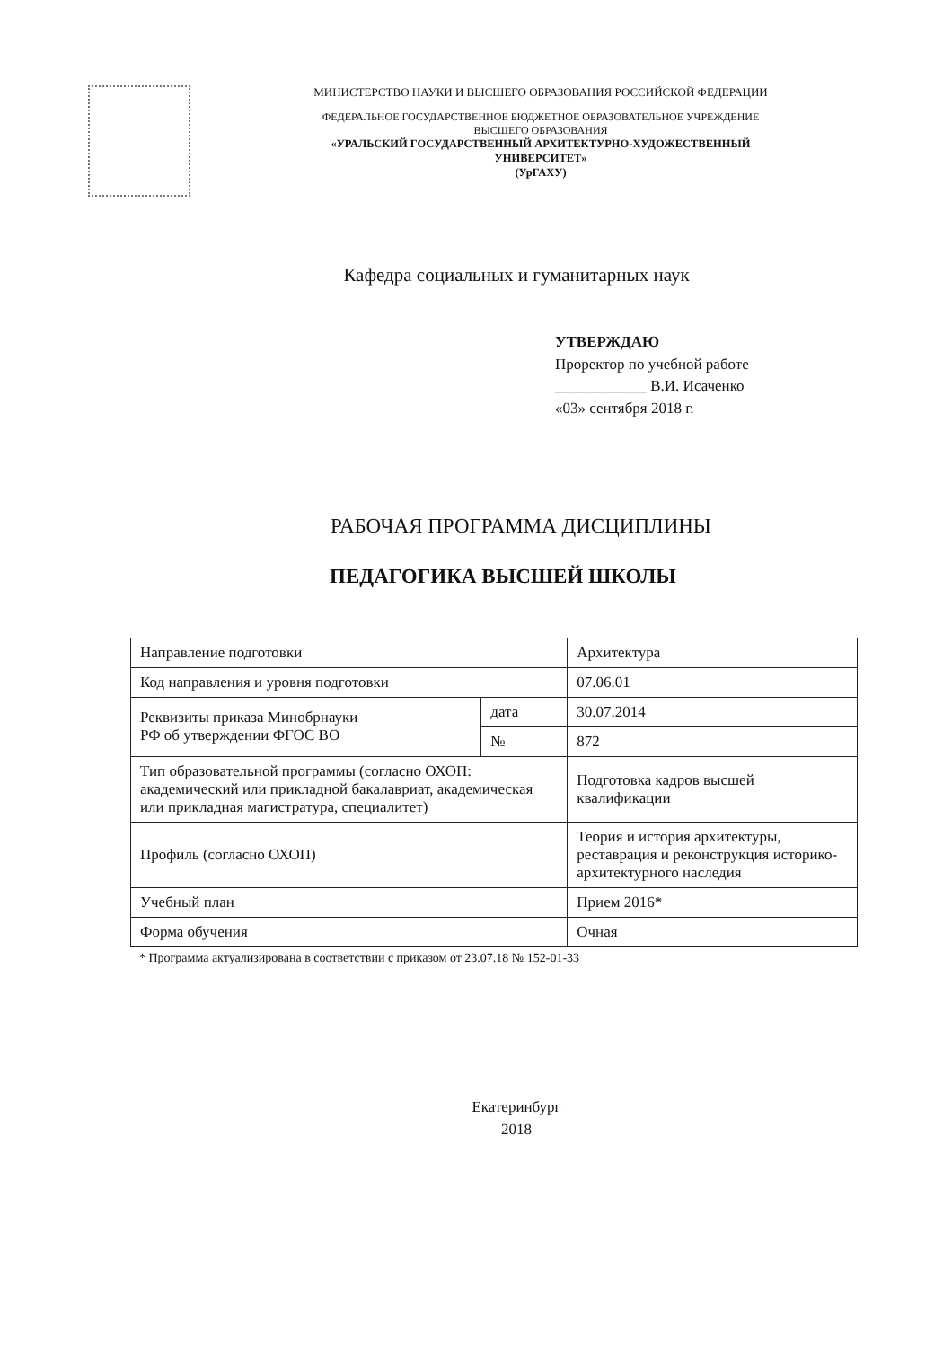МИНИСТЕРСТВО НАУКИ И ВЫСШЕГО ОБРАЗОВАНИЯ РОССИЙСКОЙ ФЕДЕРАЦИИ
ФЕДЕРАЛЬНОЕ ГОСУДАРСТВЕННОЕ БЮДЖЕТНОЕ ОБРАЗОВАТЕЛЬНОЕ УЧРЕЖДЕНИЕ
ВЫСШЕГО ОБРАЗОВАНИЯ
«УРАЛЬСКИЙ ГОСУДАРСТВЕННЫЙ АРХИТЕКТУРНО-ХУДОЖЕСТВЕННЫЙ
УНИВЕРСИТЕТ»
(УрГАХУ)
Кафедра социальных и гуманитарных наук
УТВЕРЖДАЮ
Проректор по учебной работе
____________ В.И. Исаченко
«03» сентября 2018 г.
РАБОЧАЯ ПРОГРАММА ДИСЦИПЛИНЫ
ПЕДАГОГИКА ВЫСШЕЙ ШКОЛЫ
| Направление подготовки | | Архитектура |
| Код направления и уровня подготовки | | 07.06.01 |
| Реквизиты приказа Минобрнауки РФ об утверждении ФГОС ВО | дата | 30.07.2014 |
| | № | 872 |
| Тип образовательной программы (согласно ОХОП: академический или прикладной бакалавриат, академическая или прикладная магистратура, специалитет) | | Подготовка кадров высшей квалификации |
| Профиль (согласно ОХОП) | | Теория и история архитектуры, реставрация и реконструкция историко-архитектурного наследия |
| Учебный план | | Прием 2016* |
| Форма обучения | | Очная |
* Программа актуализирована в соответствии с приказом от 23.07.18 № 152-01-33
Екатеринбург
2018